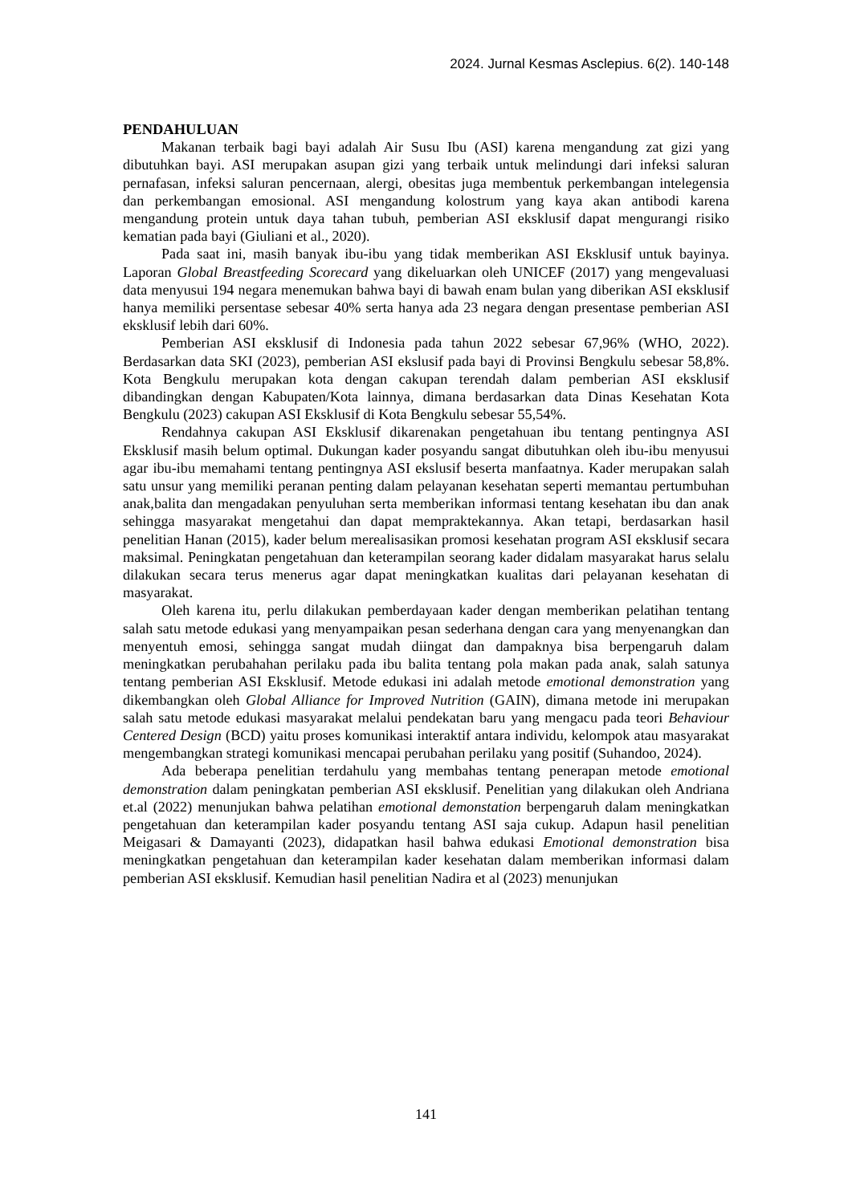2024. Jurnal Kesmas Asclepius. 6(2). 140-148
PENDAHULUAN
Makanan terbaik bagi bayi adalah Air Susu Ibu (ASI) karena mengandung zat gizi yang dibutuhkan bayi. ASI merupakan asupan gizi yang terbaik untuk melindungi dari infeksi saluran pernafasan, infeksi saluran pencernaan, alergi, obesitas juga membentuk perkembangan intelegensia dan perkembangan emosional. ASI mengandung kolostrum yang kaya akan antibodi karena mengandung protein untuk daya tahan tubuh, pemberian ASI eksklusif dapat mengurangi risiko kematian pada bayi (Giuliani et al., 2020).
Pada saat ini, masih banyak ibu-ibu yang tidak memberikan ASI Eksklusif untuk bayinya. Laporan Global Breastfeeding Scorecard yang dikeluarkan oleh UNICEF (2017) yang mengevaluasi data menyusui 194 negara menemukan bahwa bayi di bawah enam bulan yang diberikan ASI eksklusif hanya memiliki persentase sebesar 40% serta hanya ada 23 negara dengan presentase pemberian ASI eksklusif lebih dari 60%.
Pemberian ASI eksklusif di Indonesia pada tahun 2022 sebesar 67,96% (WHO, 2022). Berdasarkan data SKI (2023), pemberian ASI ekslusif pada bayi di Provinsi Bengkulu sebesar 58,8%. Kota Bengkulu merupakan kota dengan cakupan terendah dalam pemberian ASI eksklusif dibandingkan dengan Kabupaten/Kota lainnya, dimana berdasarkan data Dinas Kesehatan Kota Bengkulu (2023) cakupan ASI Eksklusif di Kota Bengkulu sebesar 55,54%.
Rendahnya cakupan ASI Eksklusif dikarenakan pengetahuan ibu tentang pentingnya ASI Eksklusif masih belum optimal. Dukungan kader posyandu sangat dibutuhkan oleh ibu-ibu menyusui agar ibu-ibu memahami tentang pentingnya ASI ekslusif beserta manfaatnya. Kader merupakan salah satu unsur yang memiliki peranan penting dalam pelayanan kesehatan seperti memantau pertumbuhan anak,balita dan mengadakan penyuluhan serta memberikan informasi tentang kesehatan ibu dan anak sehingga masyarakat mengetahui dan dapat mempraktekannya. Akan tetapi, berdasarkan hasil penelitian Hanan (2015), kader belum merealisasikan promosi kesehatan program ASI eksklusif secara maksimal. Peningkatan pengetahuan dan keterampilan seorang kader didalam masyarakat harus selalu dilakukan secara terus menerus agar dapat meningkatkan kualitas dari pelayanan kesehatan di masyarakat.
Oleh karena itu, perlu dilakukan pemberdayaan kader dengan memberikan pelatihan tentang salah satu metode edukasi yang menyampaikan pesan sederhana dengan cara yang menyenangkan dan menyentuh emosi, sehingga sangat mudah diingat dan dampaknya bisa berpengaruh dalam meningkatkan perubahahan perilaku pada ibu balita tentang pola makan pada anak, salah satunya tentang pemberian ASI Eksklusif. Metode edukasi ini adalah metode emotional demonstration yang dikembangkan oleh Global Alliance for Improved Nutrition (GAIN), dimana metode ini merupakan salah satu metode edukasi masyarakat melalui pendekatan baru yang mengacu pada teori Behaviour Centered Design (BCD) yaitu proses komunikasi interaktif antara individu, kelompok atau masyarakat mengembangkan strategi komunikasi mencapai perubahan perilaku yang positif (Suhandoo, 2024).
Ada beberapa penelitian terdahulu yang membahas tentang penerapan metode emotional demonstration dalam peningkatan pemberian ASI eksklusif. Penelitian yang dilakukan oleh Andriana et.al (2022) menunjukan bahwa pelatihan emotional demonstation berpengaruh dalam meningkatkan pengetahuan dan keterampilan kader posyandu tentang ASI saja cukup. Adapun hasil penelitian Meigasari & Damayanti (2023), didapatkan hasil bahwa edukasi Emotional demonstration bisa meningkatkan pengetahuan dan keterampilan kader kesehatan dalam memberikan informasi dalam pemberian ASI eksklusif. Kemudian hasil penelitian Nadira et al (2023) menunjukan
141